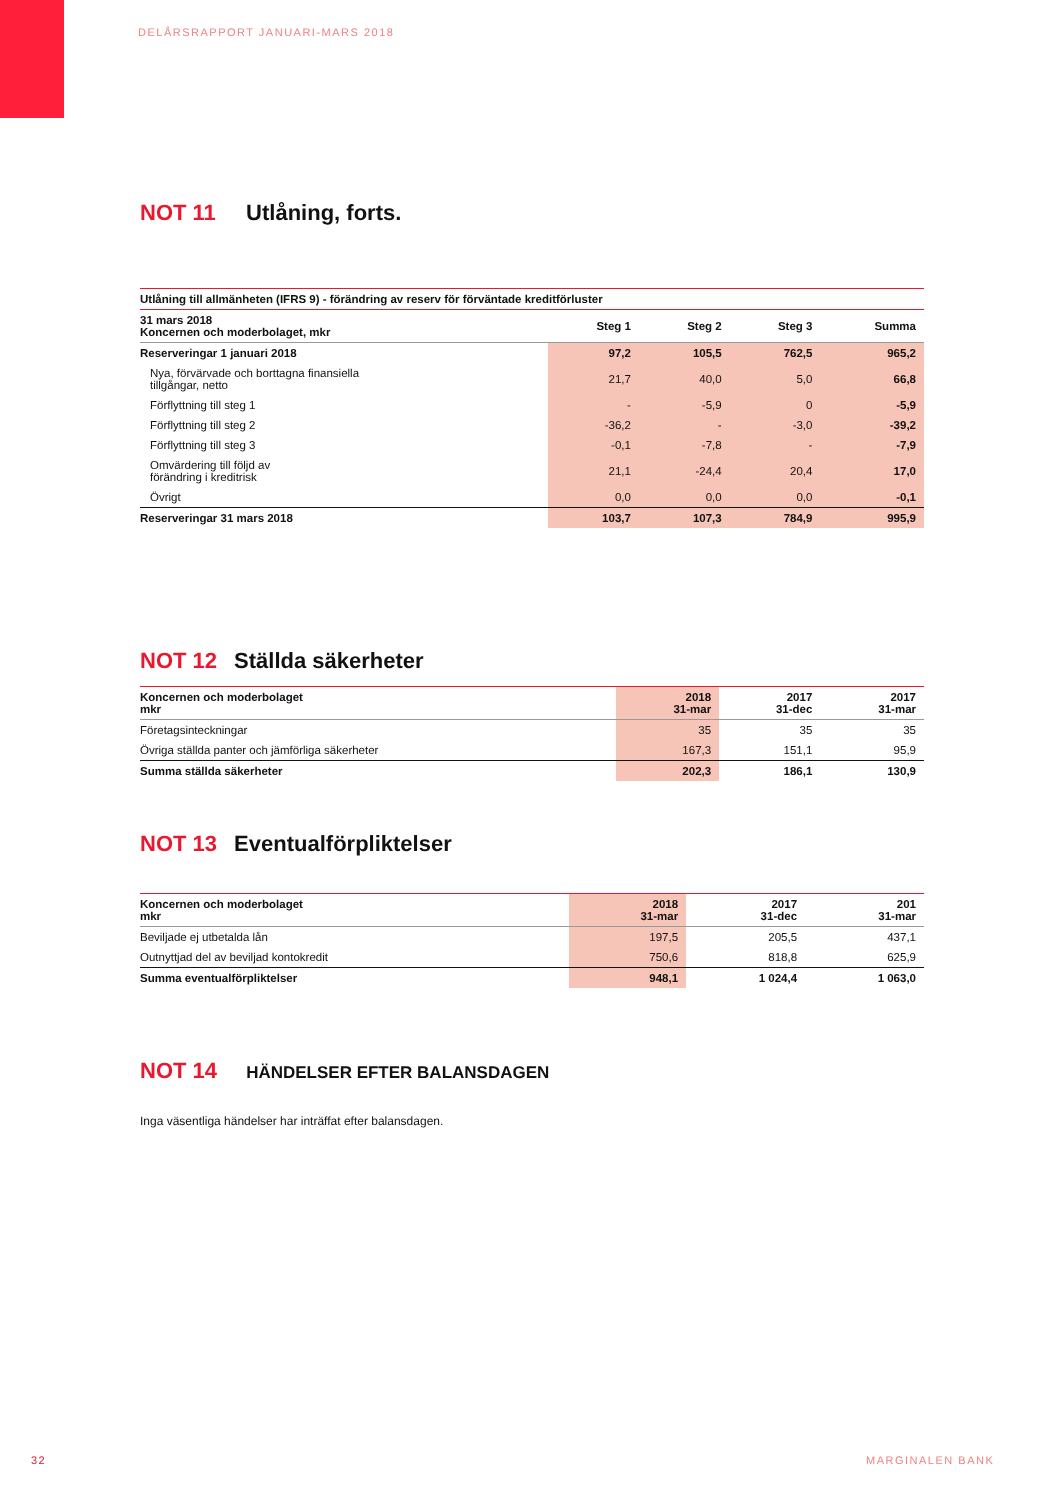DELÅRSRAPPORT JANUARI-MARS 2018
NOT 11 Utlåning, forts.
| Utlåning till allmänheten (IFRS 9) - förändring av reserv för förväntade kreditförluster | | | | |
| --- | --- | --- | --- | --- |
| 31 mars 2018 Koncernen och moderbolaget, mkr | Steg 1 | Steg 2 | Steg 3 | Summa |
| Reserveringar 1 januari 2018 | 97,2 | 105,5 | 762,5 | 965,2 |
| Nya, förvärvade och borttagna finansiella tillgångar, netto | 21,7 | 40,0 | 5,0 | 66,8 |
| Förflyttning till steg 1 | - | -5,9 | 0 | -5,9 |
| Förflyttning till steg 2 | -36,2 | - | -3,0 | -39,2 |
| Förflyttning till steg 3 | -0,1 | -7,8 | - | -7,9 |
| Omvärdering till följd av förändring i kreditrisk | 21,1 | -24,4 | 20,4 | 17,0 |
| Övrigt | 0,0 | 0,0 | 0,0 | -0,1 |
| Reserveringar 31 mars 2018 | 103,7 | 107,3 | 784,9 | 995,9 |
NOT 12 Ställda säkerheter
| Koncernen och moderbolaget mkr | 2018 31-mar | 2017 31-dec | 2017 31-mar |
| --- | --- | --- | --- |
| Företagsinteckningar | 35 | 35 | 35 |
| Övriga ställda panter och jämförliga säkerheter | 167,3 | 151,1 | 95,9 |
| Summa ställda säkerheter | 202,3 | 186,1 | 130,9 |
NOT 13 Eventualförpliktelser
| Koncernen och moderbolaget mkr | 2018 31-mar | 2017 31-dec | 201 31-mar |
| --- | --- | --- | --- |
| Beviljade ej utbetalda lån | 197,5 | 205,5 | 437,1 |
| Outnyttjad del av beviljad kontokredit | 750,6 | 818,8 | 625,9 |
| Summa eventualförpliktelser | 948,1 | 1 024,4 | 1 063,0 |
NOT 14 HÄNDELSER EFTER BALANSDAGEN
Inga väsentliga händelser har inträffat efter balansdagen.
32 MARGINALEN BANK